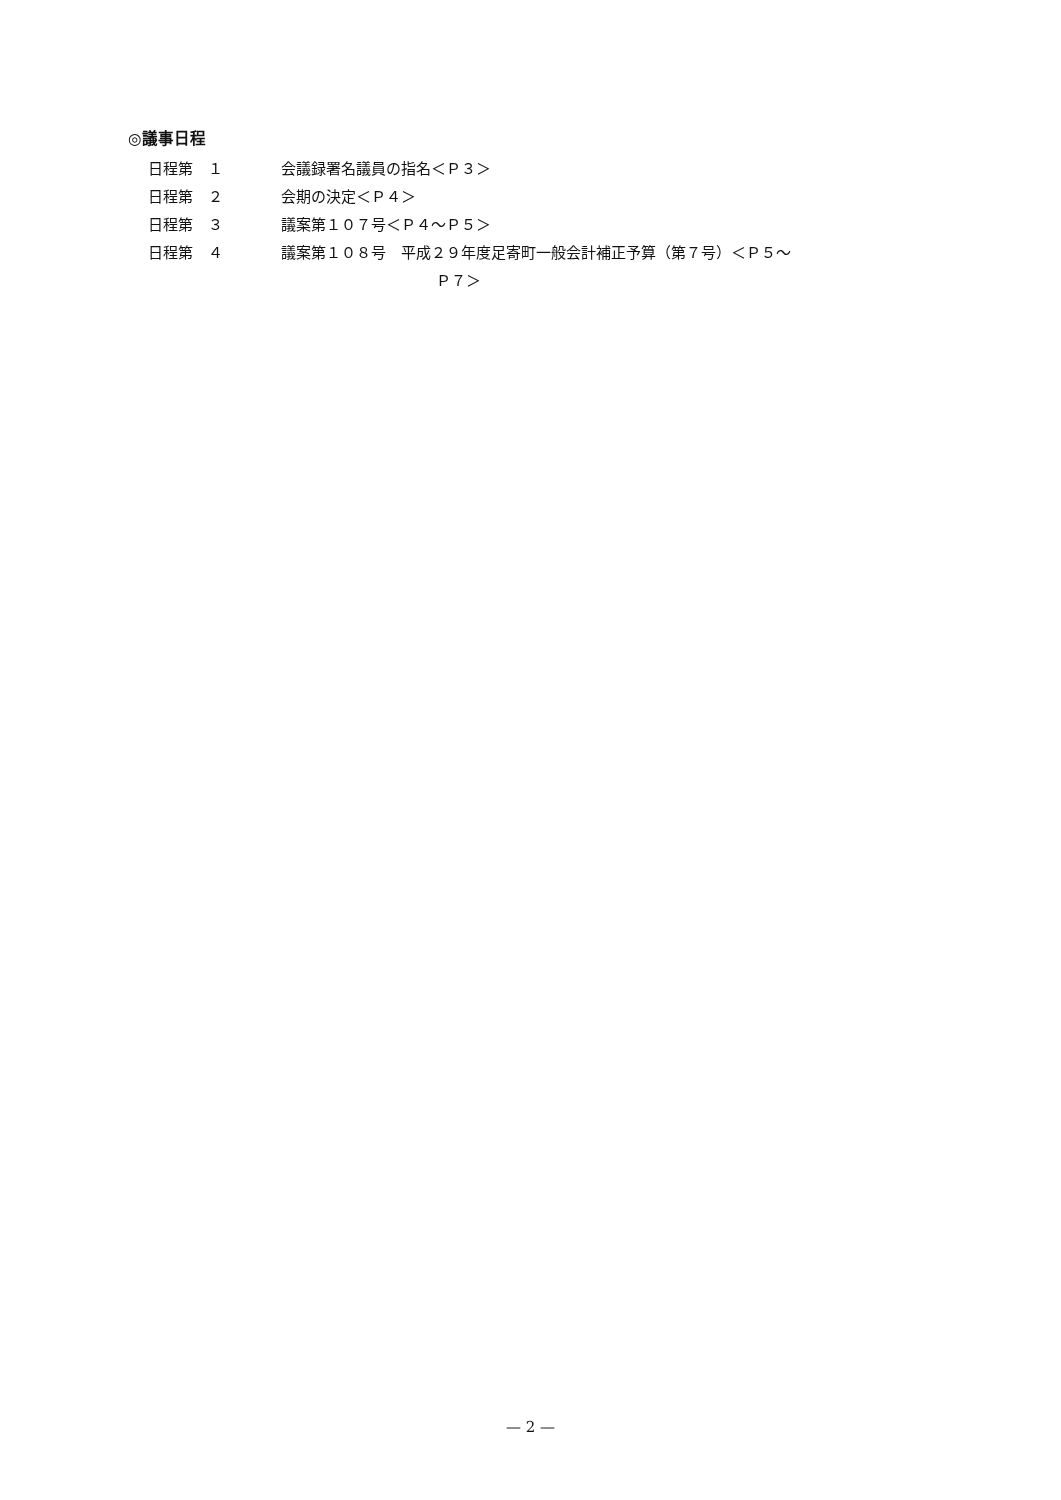◎議事日程
日程第　１ 会議録署名議員の指名＜Ｐ３＞
日程第　２ 会期の決定＜Ｐ４＞
日程第　３ 議案第１０７号＜Ｐ４～Ｐ５＞
日程第　４ 議案第１０８号　平成２９年度足寄町一般会計補正予算（第７号）＜Ｐ５～
Ｐ７＞
— 2 —